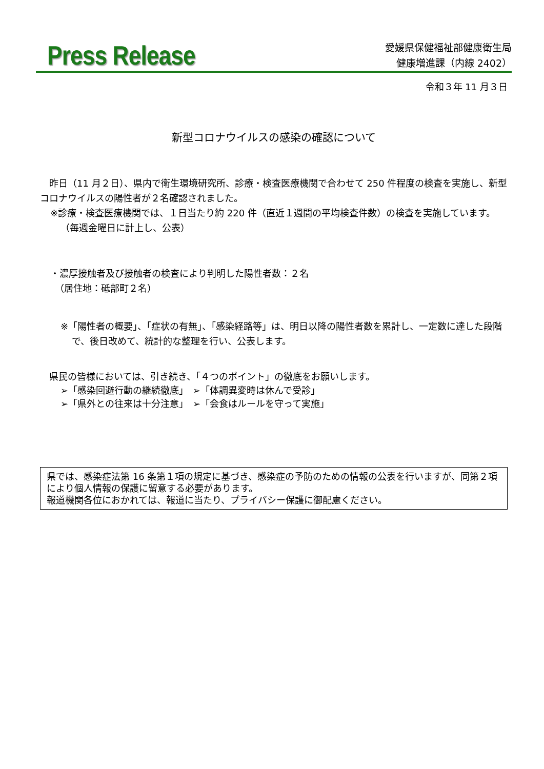Press Release
愛媛県保健福祉部健康衛生局
健康増進課（内線 2402）
令和３年 11 月３日
新型コロナウイルスの感染の確認について
　昨日（11 月２日）、県内で衛生環境研究所、診療・検査医療機関で合わせて 250 件程度の検査を実施し、新型コロナウイルスの陽性者が２名確認されました。
※診療・検査医療機関では、１日当たり約 220 件（直近１週間の平均検査件数）の検査を実施しています。（毎週金曜日に計上し、公表）
・濃厚接触者及び接触者の検査により判明した陽性者数：２名
　（居住地：砥部町２名）
※「陽性者の概要」、「症状の有無」、「感染経路等」は、明日以降の陽性者数を累計し、一定数に達した段階で、後日改めて、統計的な整理を行い、公表します。
　県民の皆様においては、引き続き、「４つのポイント」の徹底をお願いします。
➢「感染回避行動の継続徹底」　➢「体調異変時は休んで受診」
➢「県外との往来は十分注意」　➢「会食はルールを守って実施」
県では、感染症法第 16 条第１項の規定に基づき、感染症の予防のための情報の公表を行いますが、同第２項により個人情報の保護に留意する必要があります。
報道機関各位におかれては、報道に当たり、プライバシー保護に御配慮ください。